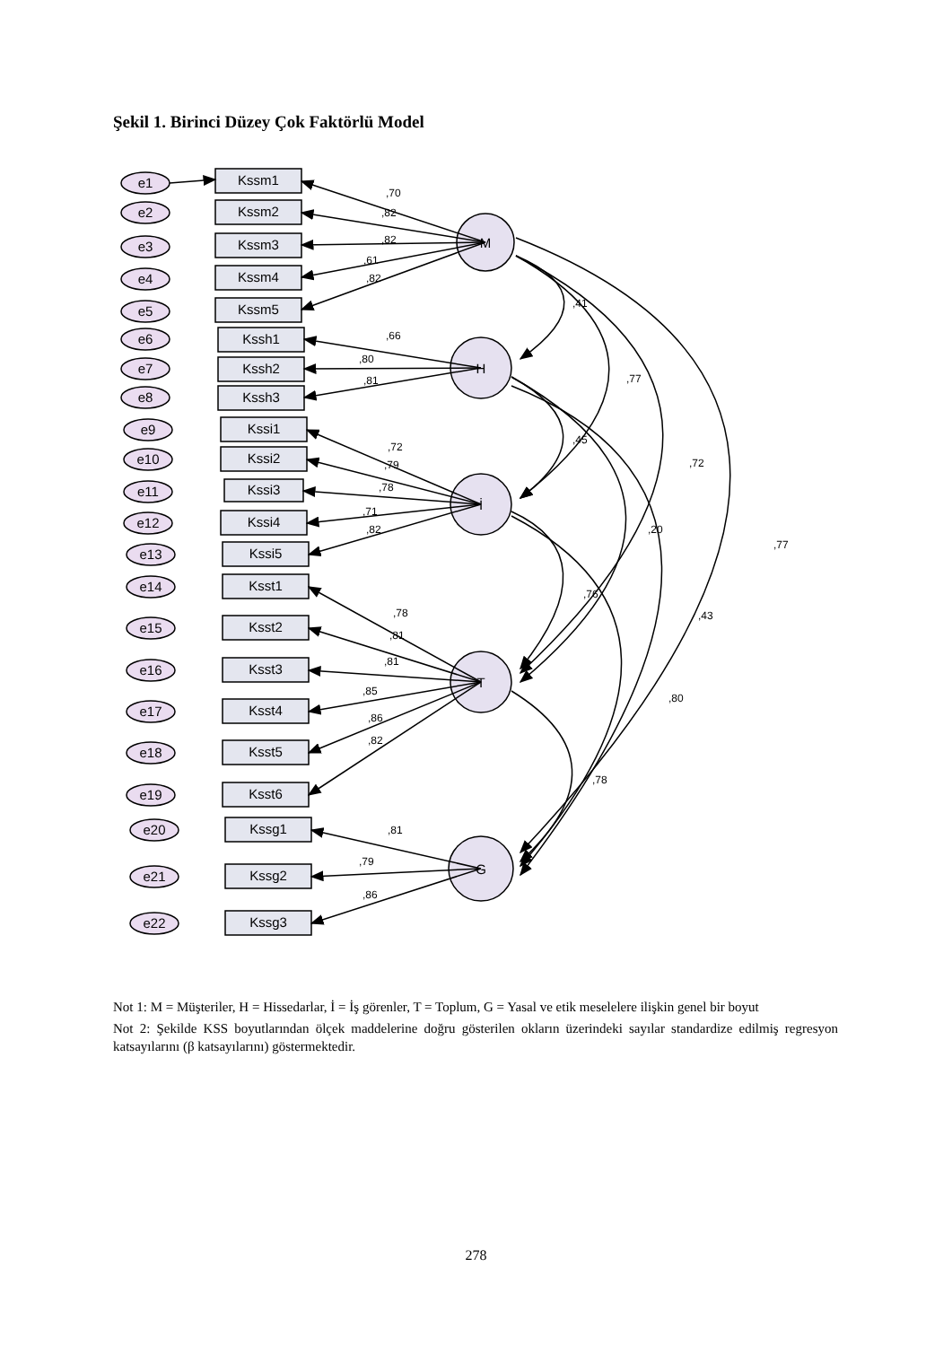Şekil 1. Birinci Düzey Çok Faktörlü Model
e1
Kssm1
e2
Kssm2
e3
Kssm3
e4
Kssm4
e5
Kssm5
e6
Kssh1
e7
Kssh2
e8
Kssh3
e9
Kssi1
e10
Kssi2
e11
Kssi3
e12
Kssi4
e13
Kssi5
e14
Ksst1
e15
Ksst2
e16
Ksst3
e17
Ksst4
e18
Ksst5
e19
Ksst6
e20
Kssg1
e21
Kssg2
e22
Kssg3
M
H
İ
T
G
,70
,82
,82
,61
,82
,66
,80
,81
,72
,79
,78
,71
,82
,78
,81
,81
,85
,86
,82
,81
,79
,86
,41
,77
,45
,72
,20
,77
,76
,43
,80
,78
Not 1: M = Müşteriler, H = Hissedarlar, İ = İş görenler, T = Toplum, G = Yasal ve etik meselelere ilişkin genel bir boyut
Not 2: Şekilde KSS boyutlarından ölçek maddelerine doğru gösterilen okların üzerindeki sayılar standardize edilmiş regresyon katsayılarını (β katsayılarını) göstermektedir.
278